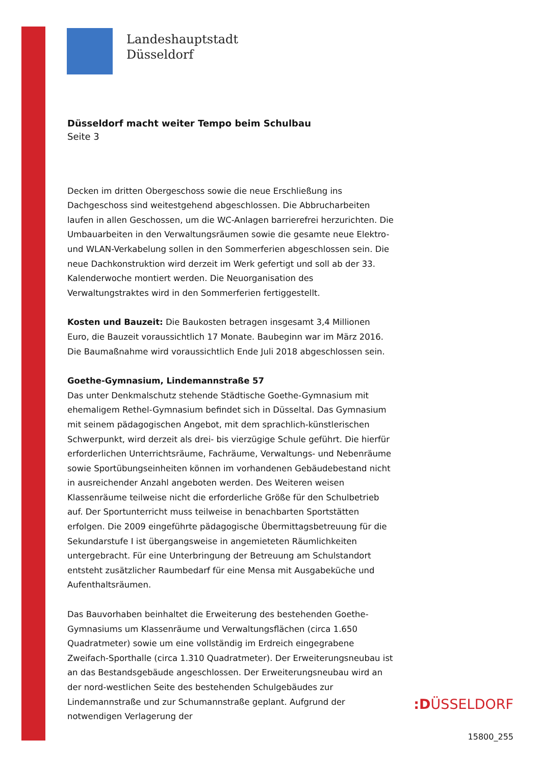Landeshauptstadt
Düsseldorf
Düsseldorf macht weiter Tempo beim Schulbau
Seite 3
Decken im dritten Obergeschoss sowie die neue Erschließung ins Dachgeschoss sind weitestgehend abgeschlossen. Die Abbrucharbeiten laufen in allen Geschossen, um die WC-Anlagen barrierefrei herzurichten. Die Umbauarbeiten in den Verwaltungsräumen sowie die gesamte neue Elektro- und WLAN-Verkabelung sollen in den Sommerferien abgeschlossen sein. Die neue Dachkonstruktion wird derzeit im Werk gefertigt und soll ab der 33. Kalenderwoche montiert werden. Die Neuorganisation des Verwaltungstraktes wird in den Sommerferien fertiggestellt.
Kosten und Bauzeit: Die Baukosten betragen insgesamt 3,4 Millionen Euro, die Bauzeit voraussichtlich 17 Monate. Baubeginn war im März 2016. Die Baumaßnahme wird voraussichtlich Ende Juli 2018 abgeschlossen sein.
Goethe-Gymnasium, Lindemannstraße 57
Das unter Denkmalschutz stehende Städtische Goethe-Gymnasium mit ehemaligem Rethel-Gymnasium befindet sich in Düsseltal. Das Gymnasium mit seinem pädagogischen Angebot, mit dem sprachlich-künstlerischen Schwerpunkt, wird derzeit als drei- bis vierzügige Schule geführt. Die hierfür erforderlichen Unterrichtsräume, Fachräume, Verwaltungs- und Nebenräume sowie Sportübungseinheiten können im vorhandenen Gebäudebestand nicht in ausreichender Anzahl angeboten werden. Des Weiteren weisen Klassenräume teilweise nicht die erforderliche Größe für den Schulbetrieb auf. Der Sportunterricht muss teilweise in benachbarten Sportstätten erfolgen. Die 2009 eingeführte pädagogische Übermittagsbetreuung für die Sekundarstufe I ist übergangsweise in angemieteten Räumlichkeiten untergebracht. Für eine Unterbringung der Betreuung am Schulstandort entsteht zusätzlicher Raumbedarf für eine Mensa mit Ausgabeküche und Aufenthaltsräumen.
Das Bauvorhaben beinhaltet die Erweiterung des bestehenden Goethe-Gymnasiums um Klassenräume und Verwaltungsflächen (circa 1.650 Quadratmeter) sowie um eine vollständig im Erdreich eingegrabene Zweifach-Sporthalle (circa 1.310 Quadratmeter). Der Erweiterungsneubau ist an das Bestandsgebäude angeschlossen. Der Erweiterungsneubau wird an der nord-westlichen Seite des bestehenden Schulgebäudes zur Lindemannstraße und zur Schumannstraße geplant. Aufgrund der notwendigen Verlagerung der
:DÜSSELDORF
15800_255